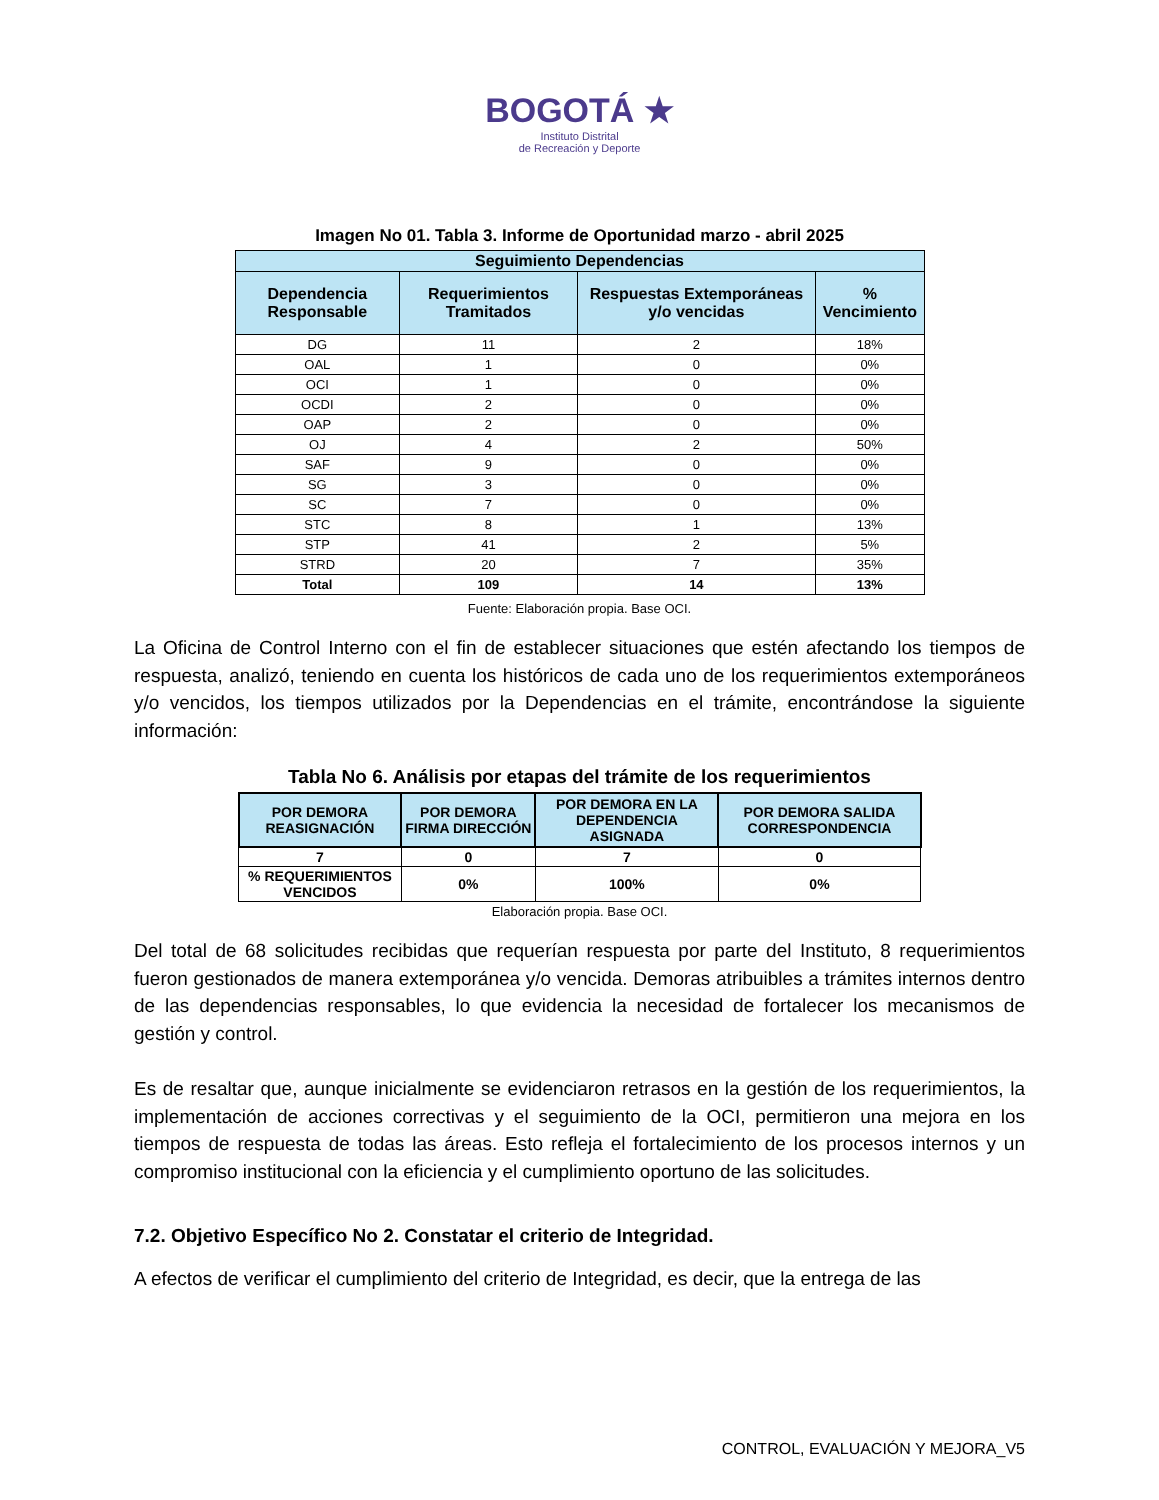BOGOTÁ ★
Instituto Distrital
de Recreación y Deporte
Imagen No 01. Tabla 3. Informe de Oportunidad marzo - abril 2025
| Seguimiento Dependencias | | | |
| --- | --- | --- | --- |
| Dependencia Responsable | Requerimientos Tramitados | Respuestas Extemporáneas y/o vencidas | % Vencimiento |
| DG | 11 | 2 | 18% |
| OAL | 1 | 0 | 0% |
| OCI | 1 | 0 | 0% |
| OCDI | 2 | 0 | 0% |
| OAP | 2 | 0 | 0% |
| OJ | 4 | 2 | 50% |
| SAF | 9 | 0 | 0% |
| SG | 3 | 0 | 0% |
| SC | 7 | 0 | 0% |
| STC | 8 | 1 | 13% |
| STP | 41 | 2 | 5% |
| STRD | 20 | 7 | 35% |
| Total | 109 | 14 | 13% |
Fuente: Elaboración propia. Base OCI.
La Oficina de Control Interno con el fin de establecer situaciones que estén afectando los tiempos de respuesta, analizó, teniendo en cuenta los históricos de cada uno de los requerimientos extemporáneos y/o vencidos, los tiempos utilizados por la Dependencias en el trámite, encontrándose la siguiente información:
Tabla No 6. Análisis por etapas del trámite de los requerimientos
| POR DEMORA REASIGNACIÓN | POR DEMORA FIRMA DIRECCIÓN | POR DEMORA EN LA DEPENDENCIA ASIGNADA | POR DEMORA SALIDA CORRESPONDENCIA |
| --- | --- | --- | --- |
| 7 | 0 | 7 | 0 |
| % REQUERIMIENTOS VENCIDOS | 0% | 100% | 0% |
Elaboración propia. Base OCI.
Del total de 68 solicitudes recibidas que requerían respuesta por parte del Instituto, 8 requerimientos fueron gestionados de manera extemporánea y/o vencida. Demoras atribuibles a trámites internos dentro de las dependencias responsables, lo que evidencia la necesidad de fortalecer los mecanismos de gestión y control.
Es de resaltar que, aunque inicialmente se evidenciaron retrasos en la gestión de los requerimientos, la implementación de acciones correctivas y el seguimiento de la OCI, permitieron una mejora en los tiempos de respuesta de todas las áreas. Esto refleja el fortalecimiento de los procesos internos y un compromiso institucional con la eficiencia y el cumplimiento oportuno de las solicitudes.
7.2. Objetivo Específico No 2. Constatar el criterio de Integridad.
A efectos de verificar el cumplimiento del criterio de Integridad, es decir, que la entrega de las
CONTROL, EVALUACIÓN Y MEJORA_V5